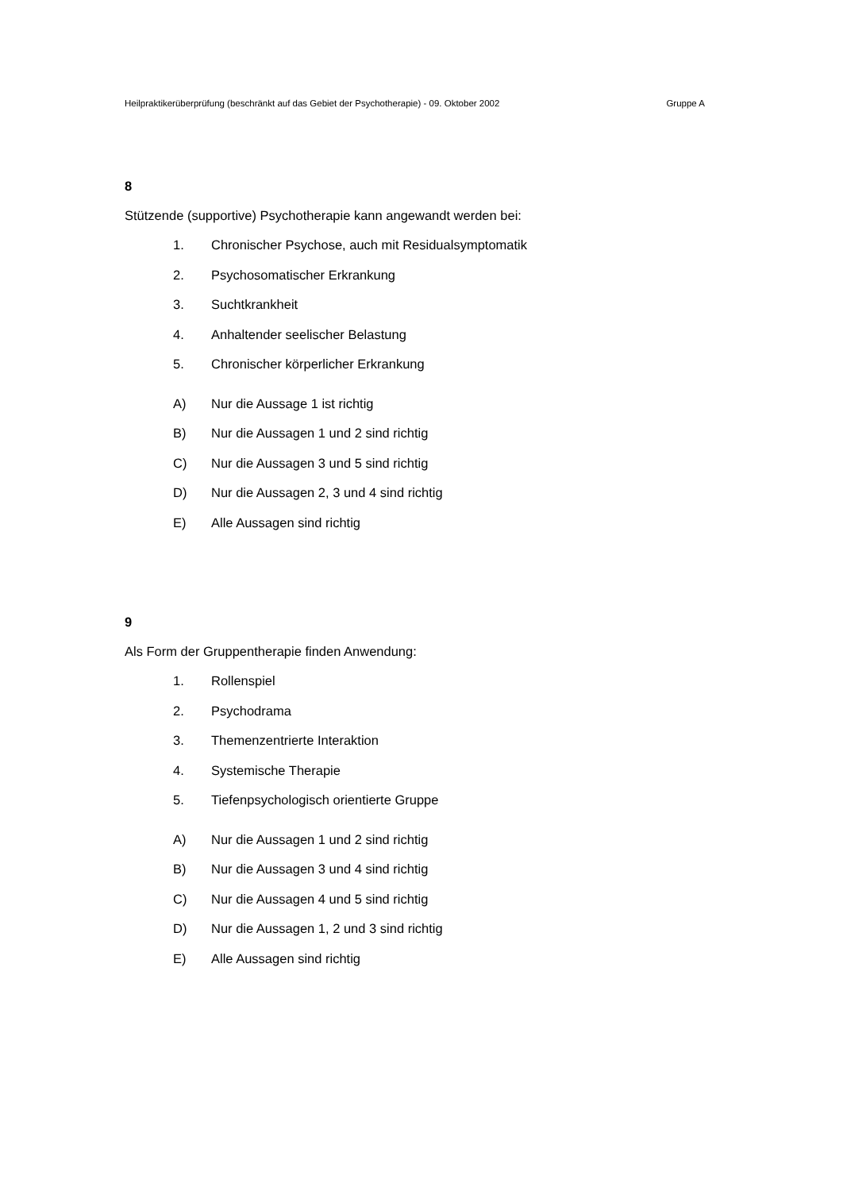Heilpraktikerüberprüfung (beschränkt auf das Gebiet der Psychotherapie) - 09. Oktober 2002 Gruppe A
8
Stützende (supportive) Psychotherapie kann angewandt werden bei:
1. Chronischer Psychose, auch mit Residualsymptomatik
2. Psychosomatischer Erkrankung
3. Suchtkrankheit
4. Anhaltender seelischer Belastung
5. Chronischer körperlicher Erkrankung
A) Nur die Aussage 1 ist richtig
B) Nur die Aussagen 1 und 2 sind richtig
C) Nur die Aussagen 3 und 5 sind richtig
D) Nur die Aussagen 2, 3 und 4 sind richtig
E) Alle Aussagen sind richtig
9
Als Form der Gruppentherapie finden Anwendung:
1. Rollenspiel
2. Psychodrama
3. Themenzentrierte Interaktion
4. Systemische Therapie
5. Tiefenpsychologisch orientierte Gruppe
A) Nur die Aussagen 1 und 2 sind richtig
B) Nur die Aussagen 3 und 4 sind richtig
C) Nur die Aussagen 4 und 5 sind richtig
D) Nur die Aussagen 1, 2 und 3 sind richtig
E) Alle Aussagen sind richtig